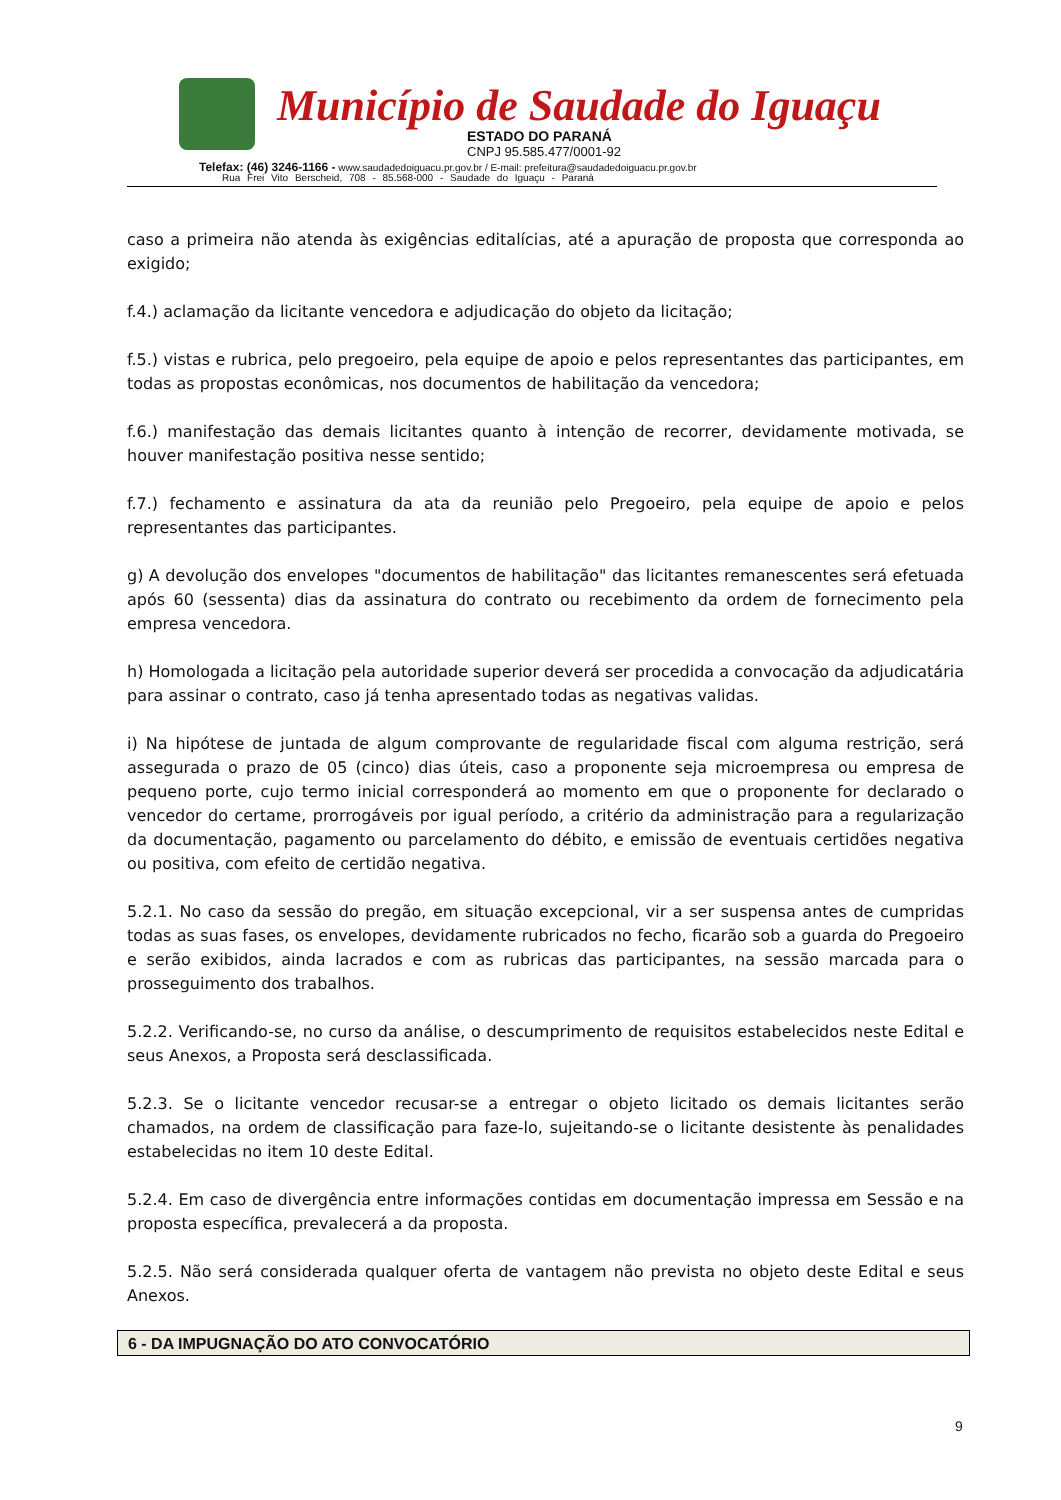Município de Saudade do Iguaçu
ESTADO DO PARANÁ
CNPJ 95.585.477/0001-92
Telefax: (46) 3246-1166 - www.saudadedoiguacu.pr.gov.br / E-mail: prefeitura@saudadedoiguacu.pr.gov.br
Rua Frei Vito Berscheid, 708 - 85.568-000 - Saudade do Iguaçu - Paraná
caso a primeira não atenda às exigências editalícias, até a apuração de proposta que corresponda ao exigido;
f.4.) aclamação da licitante vencedora e adjudicação do objeto da licitação;
f.5.) vistas e rubrica, pelo pregoeiro, pela equipe de apoio e pelos representantes das participantes, em todas as propostas econômicas, nos documentos de habilitação da vencedora;
f.6.) manifestação das demais licitantes quanto à intenção de recorrer, devidamente motivada, se houver manifestação positiva nesse sentido;
f.7.) fechamento e assinatura da ata da reunião pelo Pregoeiro, pela equipe de apoio e pelos representantes das participantes.
g) A devolução dos envelopes "documentos de habilitação" das licitantes remanescentes será efetuada após 60 (sessenta) dias da assinatura do contrato ou recebimento da ordem de fornecimento pela empresa vencedora.
h) Homologada a licitação pela autoridade superior deverá ser procedida a convocação da adjudicatária para assinar o contrato, caso já tenha apresentado todas as negativas validas.
i) Na hipótese de juntada de algum comprovante de regularidade fiscal com alguma restrição, será assegurada o prazo de 05 (cinco) dias úteis, caso a proponente seja microempresa ou empresa de pequeno porte, cujo termo inicial corresponderá ao momento em que o proponente for declarado o vencedor do certame, prorrogáveis por igual período, a critério da administração para a regularização da documentação, pagamento ou parcelamento do débito, e emissão de eventuais certidões negativa ou positiva, com efeito de certidão negativa.
5.2.1. No caso da sessão do pregão, em situação excepcional, vir a ser suspensa antes de cumpridas todas as suas fases, os envelopes, devidamente rubricados no fecho, ficarão sob a guarda do Pregoeiro e serão exibidos, ainda lacrados e com as rubricas das participantes, na sessão marcada para o prosseguimento dos trabalhos.
5.2.2. Verificando-se, no curso da análise, o descumprimento de requisitos estabelecidos neste Edital e seus Anexos, a Proposta será desclassificada.
5.2.3. Se o licitante vencedor recusar-se a entregar o objeto licitado os demais licitantes serão chamados, na ordem de classificação para faze-lo, sujeitando-se o licitante desistente às penalidades estabelecidas no item 10 deste Edital.
5.2.4. Em caso de divergência entre informações contidas em documentação impressa em Sessão e na proposta específica, prevalecerá a da proposta.
5.2.5. Não será considerada qualquer oferta de vantagem não prevista no objeto deste Edital e seus Anexos.
6 - DA IMPUGNAÇÃO DO ATO CONVOCATÓRIO
9